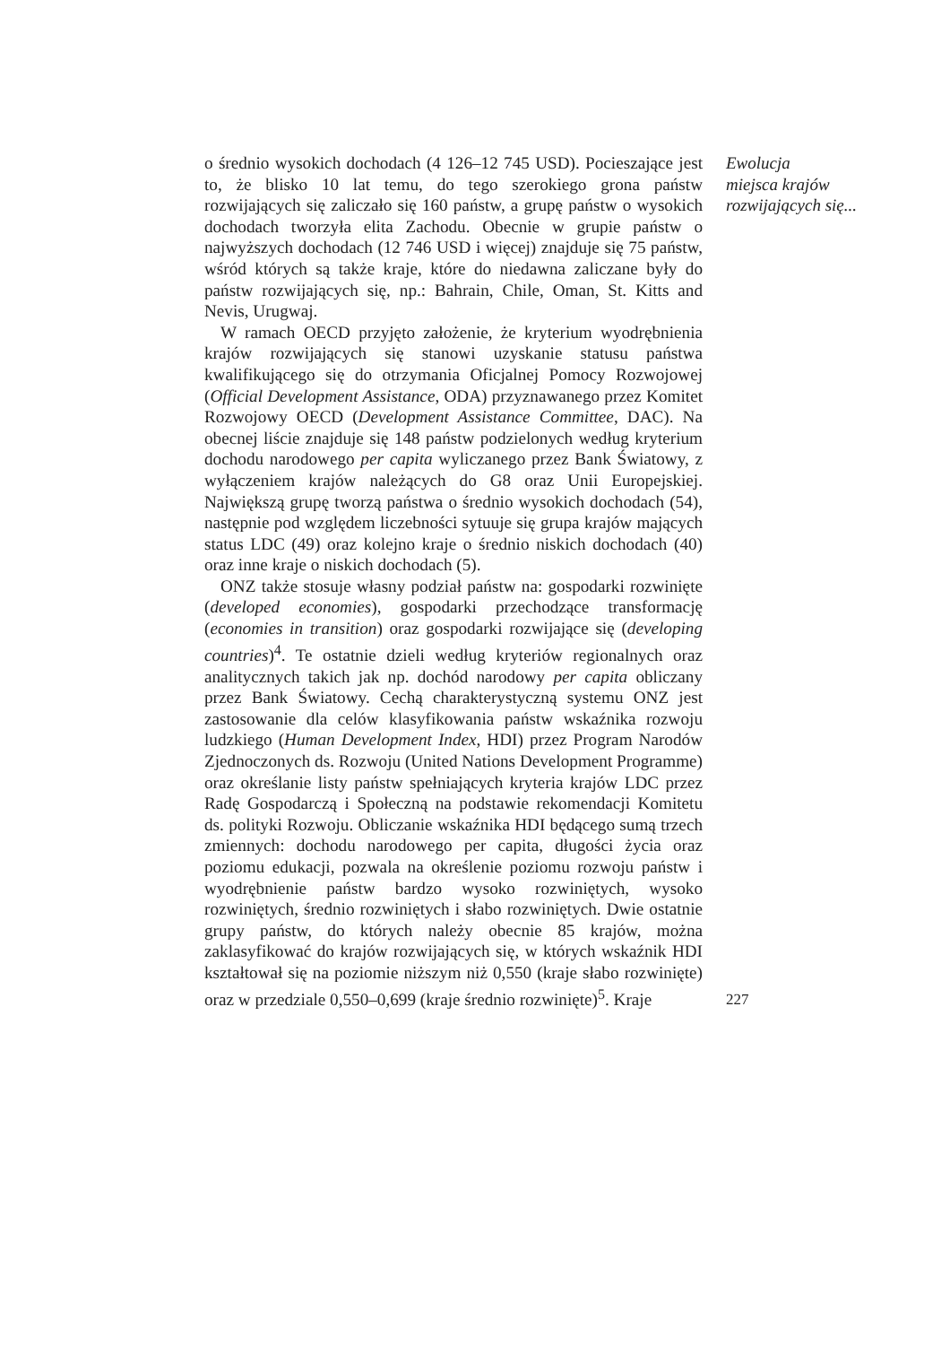o średnio wysokich dochodach (4 126–12 745 USD). Pocieszające jest to, że blisko 10 lat temu, do tego szerokiego grona państw rozwijających się zaliczało się 160 państw, a grupę państw o wysokich dochodach tworzyła elita Zachodu. Obecnie w grupie państw o najwyższych dochodach (12 746 USD i więcej) znajduje się 75 państw, wśród których są także kraje, które do niedawna zaliczane były do państw rozwijających się, np.: Bahrain, Chile, Oman, St. Kitts and Nevis, Urugwaj.
W ramach OECD przyjęto założenie, że kryterium wyodrębnienia krajów rozwijających się stanowi uzyskanie statusu państwa kwalifikującego się do otrzymania Oficjalnej Pomocy Rozwojowej (Official Development Assistance, ODA) przyznawanego przez Komitet Rozwojowy OECD (Development Assistance Committee, DAC). Na obecnej liście znajduje się 148 państw podzielonych według kryterium dochodu narodowego per capita wyliczanego przez Bank Światowy, z wyłączeniem krajów należących do G8 oraz Unii Europejskiej. Największą grupę tworzą państwa o średnio wysokich dochodach (54), następnie pod względem liczebności sytuuje się grupa krajów mających status LDC (49) oraz kolejno kraje o średnio niskich dochodach (40) oraz inne kraje o niskich dochodach (5).
ONZ także stosuje własny podział państw na: gospodarki rozwinięte (developed economies), gospodarki przechodzące transformację (economies in transition) oraz gospodarki rozwijające się (developing countries)<sup>4</sup>. Te ostatnie dzieli według kryteriów regionalnych oraz analitycznych takich jak np. dochód narodowy per capita obliczany przez Bank Światowy. Cechą charakterystyczną systemu ONZ jest zastosowanie dla celów klasyfikowania państw wskaźnika rozwoju ludzkiego (Human Development Index, HDI) przez Program Narodów Zjednoczonych ds. Rozwoju (United Nations Development Programme) oraz określanie listy państw spełniających kryteria krajów LDC przez Radę Gospodarczą i Społeczną na podstawie rekomendacji Komitetu ds. polityki Rozwoju. Obliczanie wskaźnika HDI będącego sumą trzech zmiennych: dochodu narodowego per capita, długości życia oraz poziomu edukacji, pozwala na określenie poziomu rozwoju państw i wyodrębnienie państw bardzo wysoko rozwiniętych, wysoko rozwiniętych, średnio rozwiniętych i słabo rozwiniętych. Dwie ostatnie grupy państw, do których należy obecnie 85 krajów, można zaklasyfikować do krajów rozwijających się, w których wskaźnik HDI kształtował się na poziomie niższym niż 0,550 (kraje słabo rozwinięte) oraz w przedziale 0,550–0,699 (kraje średnio rozwinięte)<sup>5</sup>. Kraje
Ewolucja
miejsca krajów
rozwijających się...
227